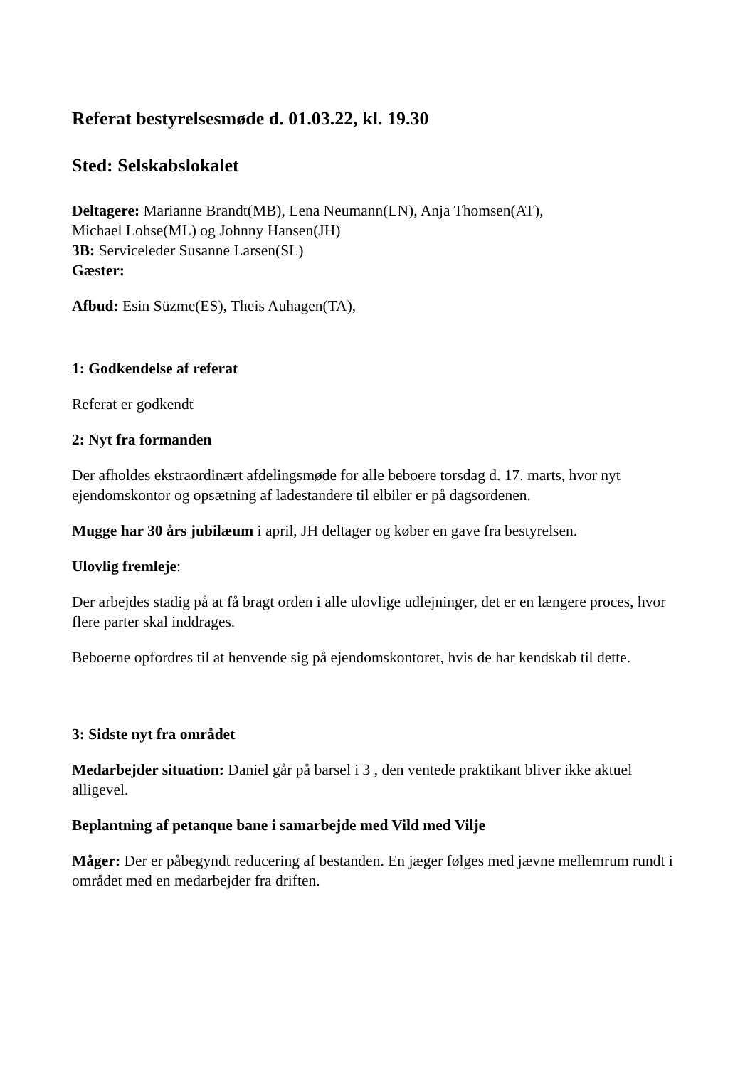Referat bestyrelsesmøde d. 01.03.22, kl. 19.30
Sted: Selskabslokalet
Deltagere: Marianne Brandt(MB), Lena Neumann(LN), Anja Thomsen(AT),
Michael Lohse(ML) og Johnny Hansen(JH)
3B: Serviceleder Susanne Larsen(SL)
Gæster:
Afbud: Esin Süzme(ES), Theis Auhagen(TA),
1: Godkendelse af referat
Referat er godkendt
2: Nyt fra formanden
Der afholdes ekstraordinært afdelingsmøde for alle beboere torsdag d. 17. marts, hvor nyt ejendomskontor og opsætning af ladestandere til elbiler er på dagsordenen.
Mugge har 30 års jubilæum i april, JH deltager og køber en gave fra bestyrelsen.
Ulovlig fremleje:
Der arbejdes stadig på at få bragt orden i alle ulovlige udlejninger, det er en længere proces, hvor flere parter skal inddrages.
Beboerne opfordres til at henvende sig på ejendomskontoret, hvis de har kendskab til dette.
3: Sidste nyt fra området
Medarbejder situation: Daniel går på barsel i 3 , den ventede praktikant bliver ikke aktuel alligevel.
Beplantning af petanque bane i samarbejde med Vild med Vilje
Måger: Der er påbegyndt reducering af bestanden. En jæger følges med jævne mellemrum rundt i området med en medarbejder fra driften.